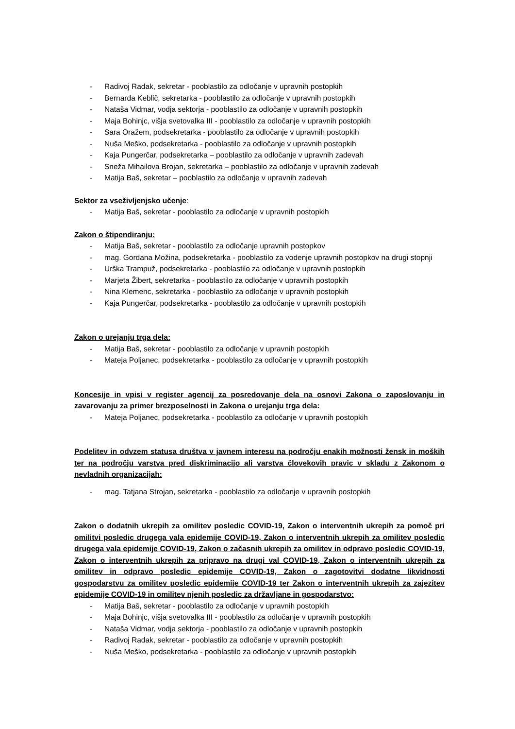- Radivoj Radak, sekretar - pooblastilo za odločanje v upravnih postopkih
- Bernarda Keblič, sekretarka - pooblastilo za odločanje v upravnih postopkih
- Nataša Vidmar, vodja sektorja - pooblastilo za odločanje v upravnih postopkih
- Maja Bohinjc, višja svetovalka III - pooblastilo za odločanje v upravnih postopkih
- Sara Oražem, podsekretarka - pooblastilo za odločanje v upravnih postopkih
- Nuša Meško, podsekretarka - pooblastilo za odločanje v upravnih postopkih
- Kaja Pungerčar, podsekretarka – pooblastilo za odločanje v upravnih zadevah
- Sneža Mihailova Brojan, sekretarka – pooblastilo za odločanje v upravnih zadevah
- Matija Baš, sekretar – pooblastilo za odločanje v upravnih zadevah
Sektor za vseživljenjsko učenje:
- Matija Baš, sekretar - pooblastilo za odločanje v upravnih postopkih
Zakon o štipendiranju:
- Matija Baš, sekretar - pooblastilo za odločanje upravnih postopkov
- mag. Gordana Možina, podsekretarka - pooblastilo za vodenje upravnih postopkov na drugi stopnji
- Urška Trampuž, podsekretarka - pooblastilo za odločanje v upravnih postopkih
- Marjeta Žibert, sekretarka - pooblastilo za odločanje v upravnih postopkih
- Nina Klemenc, sekretarka - pooblastilo za odločanje v upravnih postopkih
- Kaja Pungerčar, podsekretarka - pooblastilo za odločanje v upravnih postopkih
Zakon o urejanju trga dela:
- Matija Baš, sekretar - pooblastilo za odločanje v upravnih postopkih
- Mateja Poljanec, podsekretarka - pooblastilo za odločanje v upravnih postopkih
Koncesije in vpisi v register agencij za posredovanje dela na osnovi Zakona o zaposlovanju in zavarovanju za primer brezposelnosti in Zakona o urejanju trga dela:
- Mateja Poljanec, podsekretarka - pooblastilo za odločanje v upravnih postopkih
Podelitev in odvzem statusa društva v javnem interesu na področju enakih možnosti žensk in moških ter na področju varstva pred diskriminacijo ali varstva človekovih pravic v skladu z Zakonom o nevladnih organizacijah:
- mag. Tatjana Strojan, sekretarka - pooblastilo za odločanje v upravnih postopkih
Zakon o dodatnih ukrepih za omilitev posledic COVID-19, Zakon o interventnih ukrepih za pomoč pri omilitvi posledic drugega vala epidemije COVID-19, Zakon o interventnih ukrepih za omilitev posledic drugega vala epidemije COVID-19, Zakon o začasnih ukrepih za omilitev in odpravo posledic COVID-19, Zakon o interventnih ukrepih za pripravo na drugi val COVID-19, Zakon o interventnih ukrepih za omilitev in odpravo posledic epidemije COVID-19, Zakon o zagotovitvi dodatne likvidnosti gospodarstvu za omilitev posledic epidemije COVID-19 ter Zakon o interventnih ukrepih za zajezitev epidemije COVID-19 in omilitev njenih posledic za državljane in gospodarstvo:
- Matija Baš, sekretar - pooblastilo za odločanje v upravnih postopkih
- Maja Bohinjc, višja svetovalka III - pooblastilo za odločanje v upravnih postopkih
- Nataša Vidmar, vodja sektorja - pooblastilo za odločanje v upravnih postopkih
- Radivoj Radak, sekretar - pooblastilo za odločanje v upravnih postopkih
- Nuša Meško, podsekretarka - pooblastilo za odločanje v upravnih postopkih